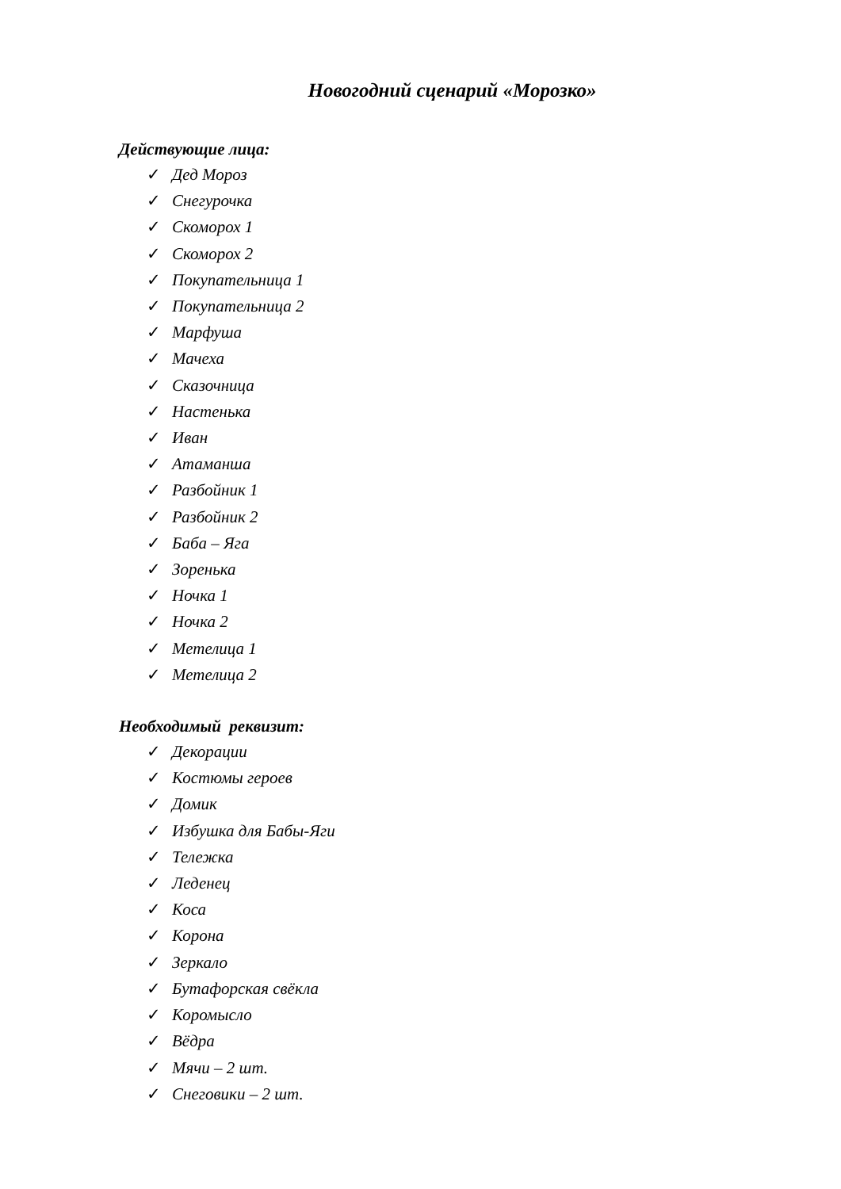Новогодний сценарий «Морозко»
Действующие лица:
✓ Дед Мороз
✓ Снегурочка
✓ Скоморох 1
✓ Скоморох 2
✓ Покупательница 1
✓ Покупательница 2
✓ Марфуша
✓ Мачеха
✓ Сказочница
✓ Настенька
✓ Иван
✓ Атаманша
✓ Разбойник 1
✓ Разбойник 2
✓ Баба – Яга
✓ Зоренька
✓ Ночка 1
✓ Ночка 2
✓ Метелица 1
✓ Метелица 2
Необходимый реквизит:
✓ Декорации
✓ Костюмы героев
✓ Домик
✓ Избушка для Бабы-Яги
✓ Тележка
✓ Леденец
✓ Коса
✓ Корона
✓ Зеркало
✓ Бутафорская свёкла
✓ Коромысло
✓ Вёдра
✓ Мячи – 2 шт.
✓ Снеговики – 2 шт.